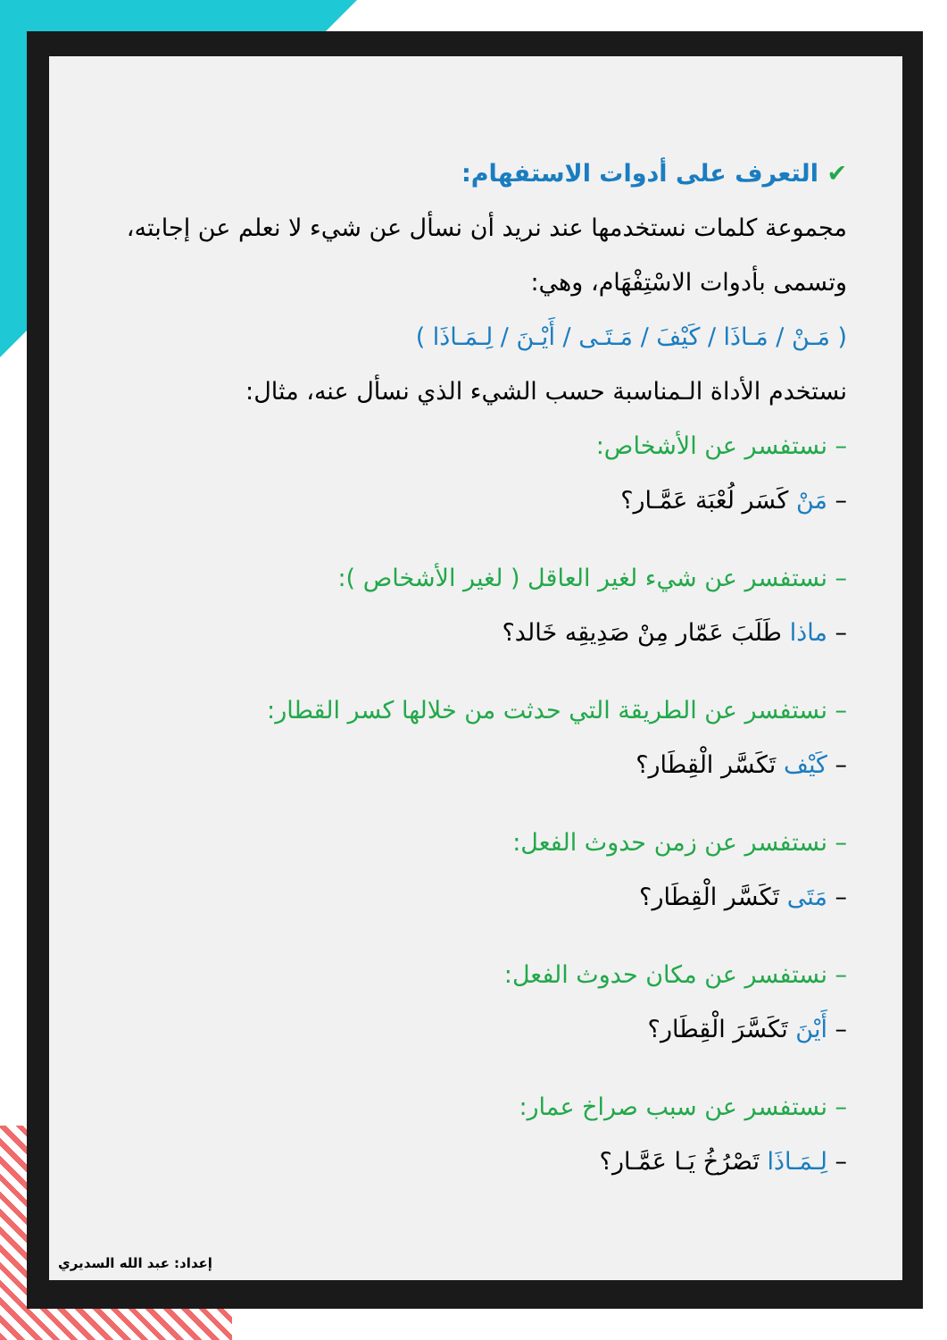✔ التعرف على أدوات الاستفهام:
مجموعة كلمات نستخدمها عند نريد أن نسأل عن شيء لا نعلم عن إجابته، وتسمى بأدوات الاسْتِفْهَام، وهي:
( مَـنْ / مَـاذَا / كَيْفَ / مَـتَـى / أَيْـنَ / لِـمَـاذَا )
نستخدم الأداة الـمناسبة حسب الشيء الذي نسأل عنه، مثال:
– نستفسر عن الأشخاص:
– مَنْ كَسَر لُعْبَة عَمَّـار؟
– نستفسر عن شيء لغير العاقل ( لغير الأشخاص ):
– ماذا طَلَبَ عَمّار مِنْ صَدِيقِه خَالد؟
– نستفسر عن الطريقة التي حدثت من خلالها كسر القطار:
– كَيْف تَكَسَّر الْقِطَار؟
– نستفسر عن زمن حدوث الفعل:
– مَتَى تَكَسَّر الْقِطَار؟
– نستفسر عن مكان حدوث الفعل:
– أَيْنَ تَكَسَّرَ الْقِطَار؟
– نستفسر عن سبب صراخ عمار:
– لِـمَـاذَا تَصْرُخُ يَـا عَمَّـار؟
إعداد: عبد الله السديري